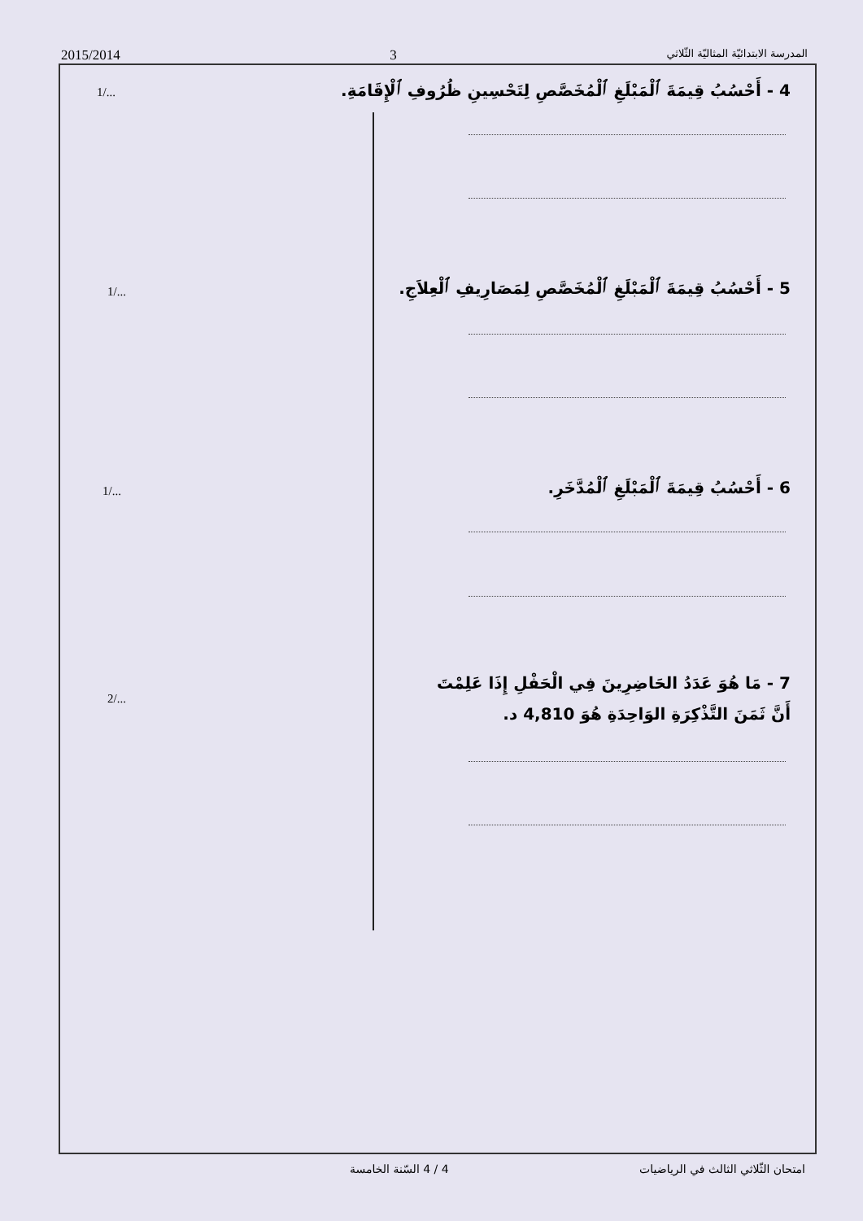2015/2014 3 المدرسة الابتدائيّة المثاليّة الثّلاثي
4 - أَحْسُبُ قِيمَةَ ٱلْمَبْلَغِ ٱلْمُخَصَّصِ لِتَحْسِينِ ظُرُوفِ ٱلْإِقَامَةِ.
1/...
5 - أَحْسُبُ قِيمَةَ ٱلْمَبْلَغِ ٱلْمُخَصَّصِ لِمَصَارِيفِ ٱلْعِلاَجِ.
1/...
6 - أَحْسُبُ قِيمَةَ ٱلْمَبْلَغِ ٱلْمُدَّخَرِ.
1/...
7 - مَا هُوَ عَدَدُ الحَاضِرِينَ فِي الْحَفْلِ إِذَا عَلِمْتَ
أَنَّ ثَمَنَ التَّذْكِرَةِ الوَاحِدَةِ هُوَ 4,810 د.
2/...
امتحان الثّلاثي الثالث في الرياضيات 4 / 4 السّنة الخامسة